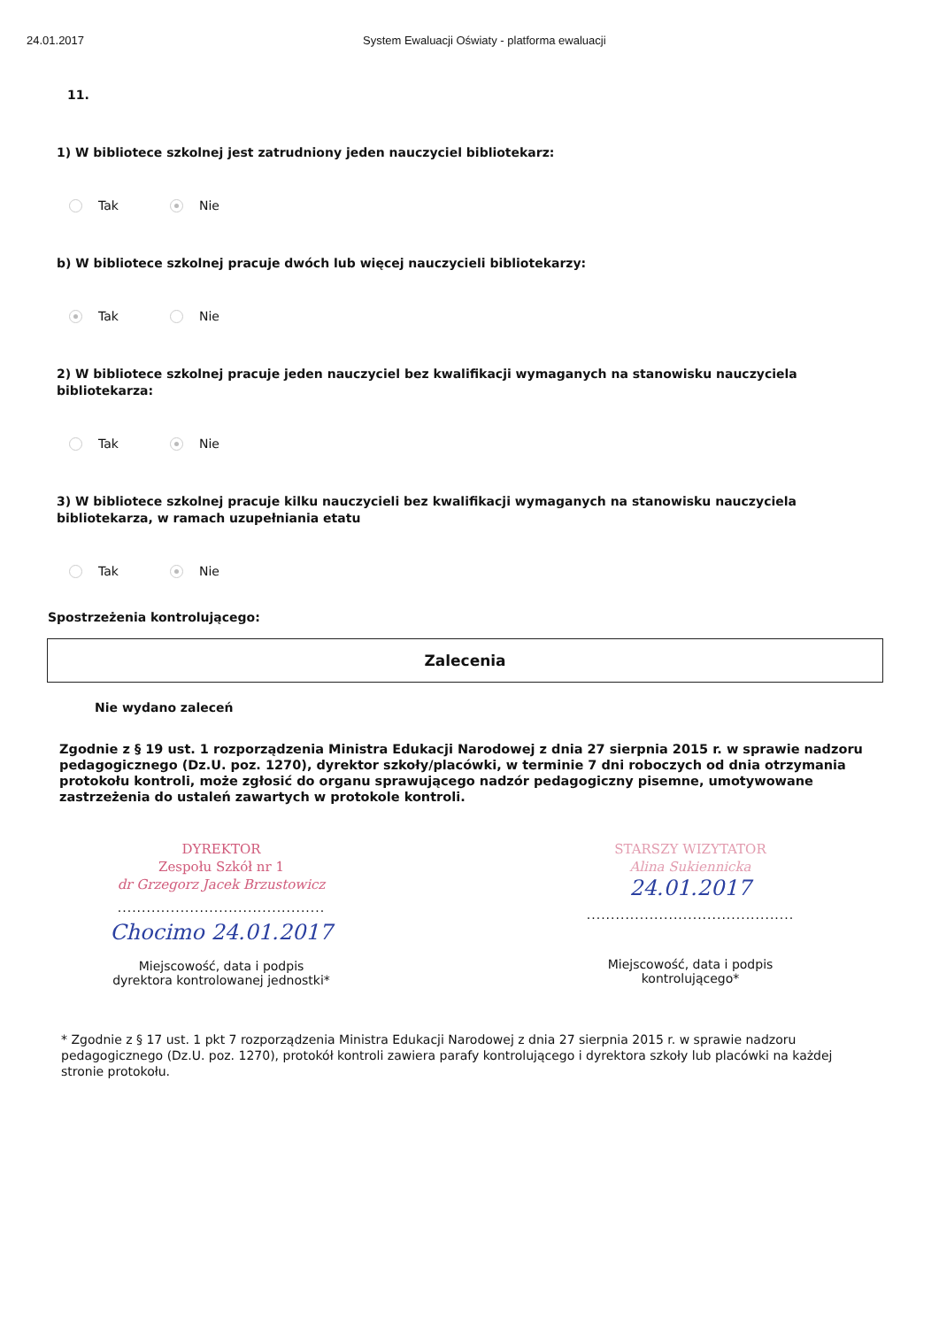24.01.2017 System Ewaluacji Oświaty - platforma ewaluacji
11.
1) W bibliotece szkolnej jest zatrudniony jeden nauczyciel bibliotekarz:
Tak Nie
b) W bibliotece szkolnej pracuje dwóch lub więcej nauczycieli bibliotekarzy:
Tak Nie
2) W bibliotece szkolnej pracuje jeden nauczyciel bez kwalifikacji wymaganych na stanowisku nauczyciela bibliotekarza:
Tak Nie
3) W bibliotece szkolnej pracuje kilku nauczycieli bez kwalifikacji wymaganych na stanowisku nauczyciela bibliotekarza, w ramach uzupełniania etatu
Tak Nie
Spostrzeżenia kontrolującego:
Zalecenia
Nie wydano zaleceń
Zgodnie z § 19 ust. 1 rozporządzenia Ministra Edukacji Narodowej z dnia 27 sierpnia 2015 r. w sprawie nadzoru pedagogicznego (Dz.U. poz. 1270), dyrektor szkoły/placówki, w terminie 7 dni roboczych od dnia otrzymania protokołu kontroli, może zgłosić do organu sprawującego nadzór pedagogiczny pisemne, umotywowane zastrzeżenia do ustaleń zawartych w protokole kontroli.
DYREKTOR
Zespołu Szkół nr 1
dr Grzegorz Jacek Brzustowicz
...........................................
Chocimo 24.01.2017
Miejscowość, data i podpis
dyrektora kontrolowanej jednostki*
STARSZY WIZYTATOR
Alina Sukiennicka
24.01.2017
...........................................
Miejscowość, data i podpis
kontrolującego*
* Zgodnie z § 17 ust. 1 pkt 7 rozporządzenia Ministra Edukacji Narodowej z dnia 27 sierpnia 2015 r. w sprawie nadzoru pedagogicznego (Dz.U. poz. 1270), protokół kontroli zawiera parafy kontrolującego i dyrektora szkoły lub placówki na każdej stronie protokołu.